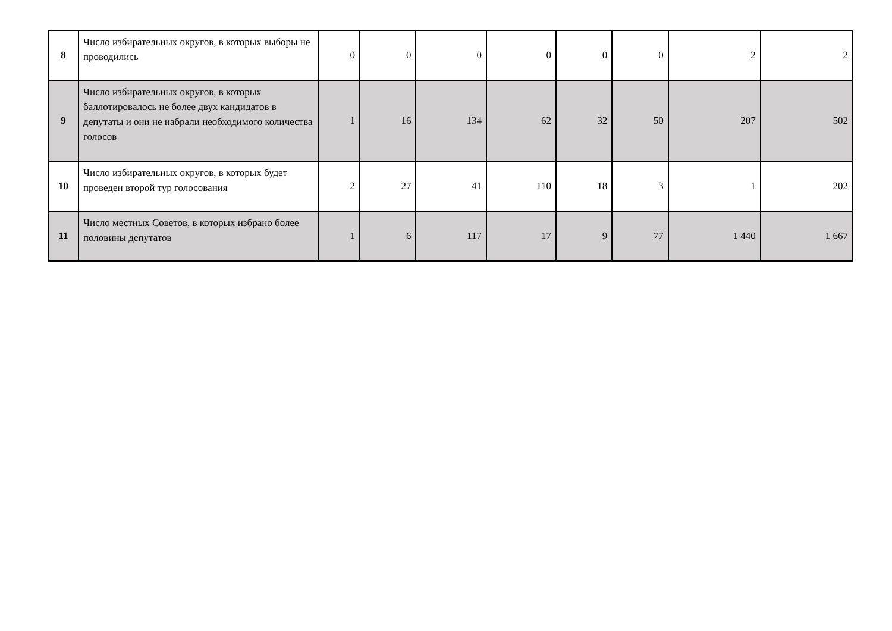| 8 | Число избирательных округов, в которых выборы не проводились | 0 | 0 | 0 | 0 | 0 | 0 | 2 | 2 |
| 9 | Число избирательных округов, в которых баллотировалось не более двух кандидатов в депутаты и они не набрали необходимого количества голосов | 1 | 16 | 134 | 62 | 32 | 50 | 207 | 502 |
| 10 | Число избирательных округов, в которых будет проведен второй тур голосования | 2 | 27 | 41 | 110 | 18 | 3 | 1 | 202 |
| 11 | Число местных Советов, в которых избрано более половины депутатов | 1 | 6 | 117 | 17 | 9 | 77 | 1 440 | 1 667 |